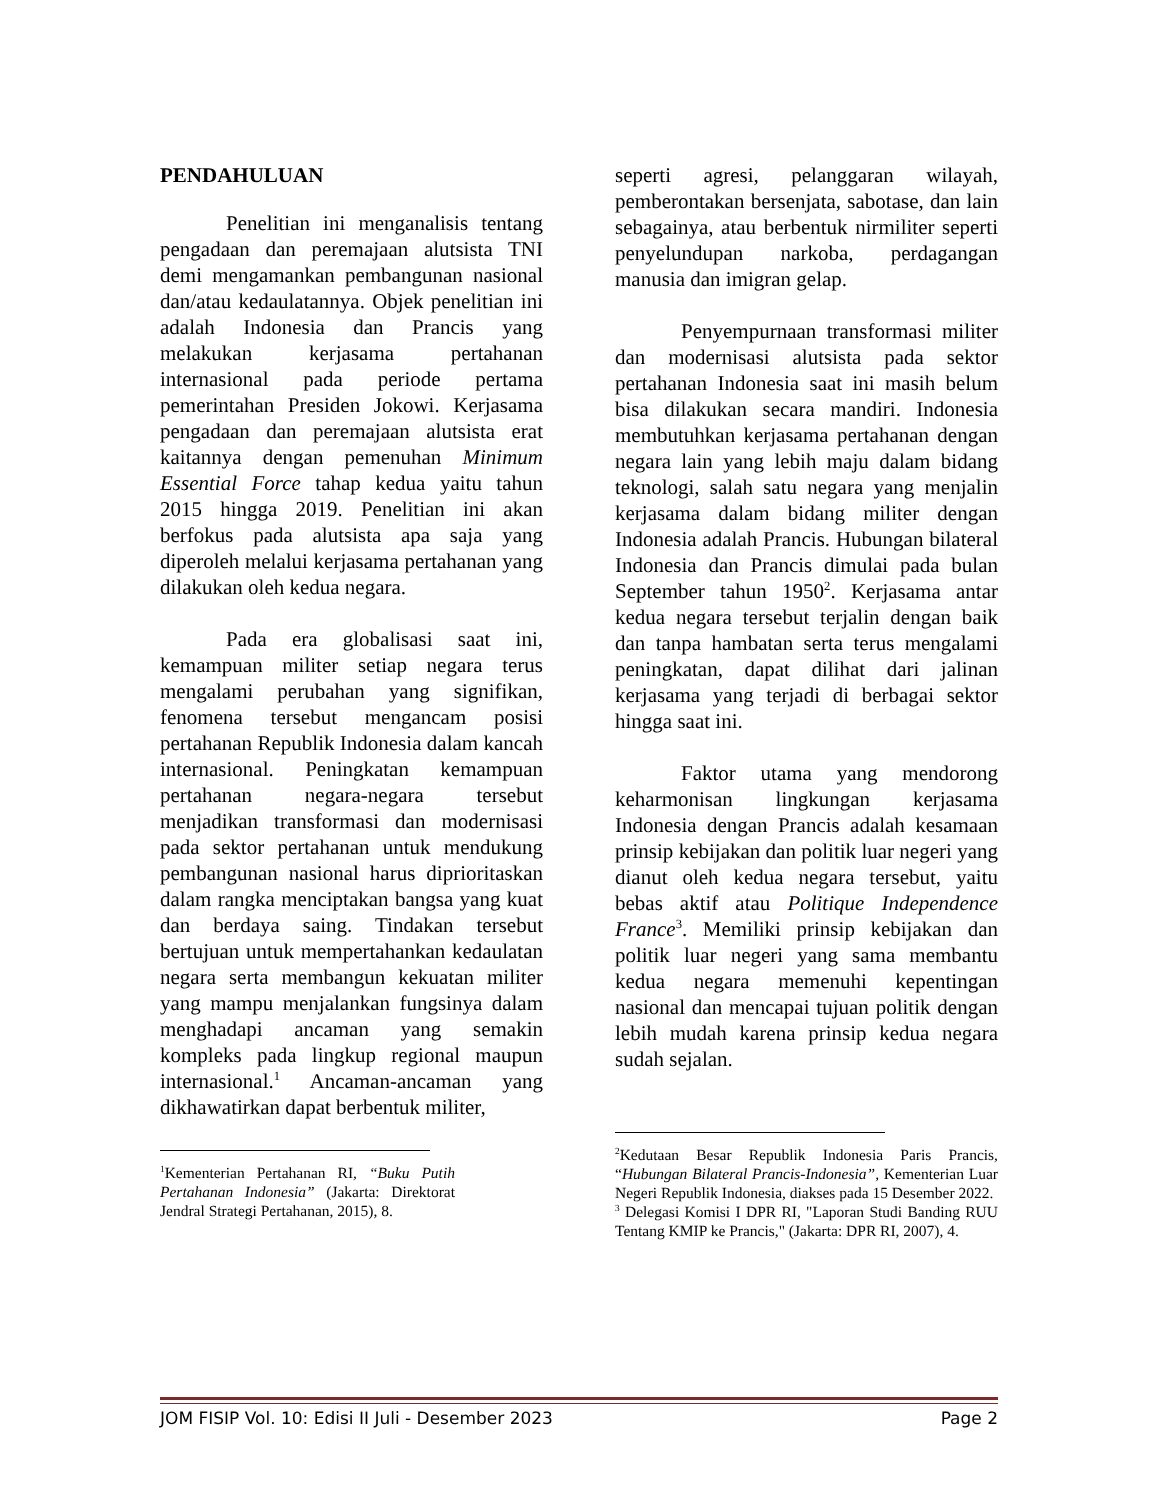PENDAHULUAN
Penelitian ini menganalisis tentang pengadaan dan peremajaan alutsista TNI demi mengamankan pembangunan nasional dan/atau kedaulatannya. Objek penelitian ini adalah Indonesia dan Prancis yang melakukan kerjasama pertahanan internasional pada periode pertama pemerintahan Presiden Jokowi. Kerjasama pengadaan dan peremajaan alutsista erat kaitannya dengan pemenuhan Minimum Essential Force tahap kedua yaitu tahun 2015 hingga 2019. Penelitian ini akan berfokus pada alutsista apa saja yang diperoleh melalui kerjasama pertahanan yang dilakukan oleh kedua negara.
Pada era globalisasi saat ini, kemampuan militer setiap negara terus mengalami perubahan yang signifikan, fenomena tersebut mengancam posisi pertahanan Republik Indonesia dalam kancah internasional. Peningkatan kemampuan pertahanan negara-negara tersebut menjadikan transformasi dan modernisasi pada sektor pertahanan untuk mendukung pembangunan nasional harus diprioritaskan dalam rangka menciptakan bangsa yang kuat dan berdaya saing. Tindakan tersebut bertujuan untuk mempertahankan kedaulatan negara serta membangun kekuatan militer yang mampu menjalankan fungsinya dalam menghadapi ancaman yang semakin kompleks pada lingkup regional maupun internasional.<sup>1</sup> Ancaman-ancaman yang dikhawatirkan dapat berbentuk militer,
<sup>1</sup> Kementerian Pertahanan RI, “Buku Putih Pertahanan Indonesia” (Jakarta: Direktorat Jendral Strategi Pertahanan, 2015), 8.
seperti agresi, pelanggaran wilayah, pemberontakan bersenjata, sabotase, dan lain sebagainya, atau berbentuk nirmiliter seperti penyelundupan narkoba, perdagangan manusia dan imigran gelap.
Penyempurnaan transformasi militer dan modernisasi alutsista pada sektor pertahanan Indonesia saat ini masih belum bisa dilakukan secara mandiri. Indonesia membutuhkan kerjasama pertahanan dengan negara lain yang lebih maju dalam bidang teknologi, salah satu negara yang menjalin kerjasama dalam bidang militer dengan Indonesia adalah Prancis. Hubungan bilateral Indonesia dan Prancis dimulai pada bulan September tahun 1950<sup>2</sup>. Kerjasama antar kedua negara tersebut terjalin dengan baik dan tanpa hambatan serta terus mengalami peningkatan, dapat dilihat dari jalinan kerjasama yang terjadi di berbagai sektor hingga saat ini.
Faktor utama yang mendorong keharmonisan lingkungan kerjasama Indonesia dengan Prancis adalah kesamaan prinsip kebijakan dan politik luar negeri yang dianut oleh kedua negara tersebut, yaitu bebas aktif atau Politique Independence France<sup>3</sup>. Memiliki prinsip kebijakan dan politik luar negeri yang sama membantu kedua negara memenuhi kepentingan nasional dan mencapai tujuan politik dengan lebih mudah karena prinsip kedua negara sudah sejalan.
<sup>2</sup> Kedutaan Besar Republik Indonesia Paris Prancis, “Hubungan Bilateral Prancis-Indonesia”, Kementerian Luar Negeri Republik Indonesia, diakses pada 15 Desember 2022.
<sup>3</sup> Delegasi Komisi I DPR RI, "Laporan Studi Banding RUU Tentang KMIP ke Prancis," (Jakarta: DPR RI, 2007), 4.
JOM FISIP Vol. 10: Edisi II Juli - Desember 2023 Page 2